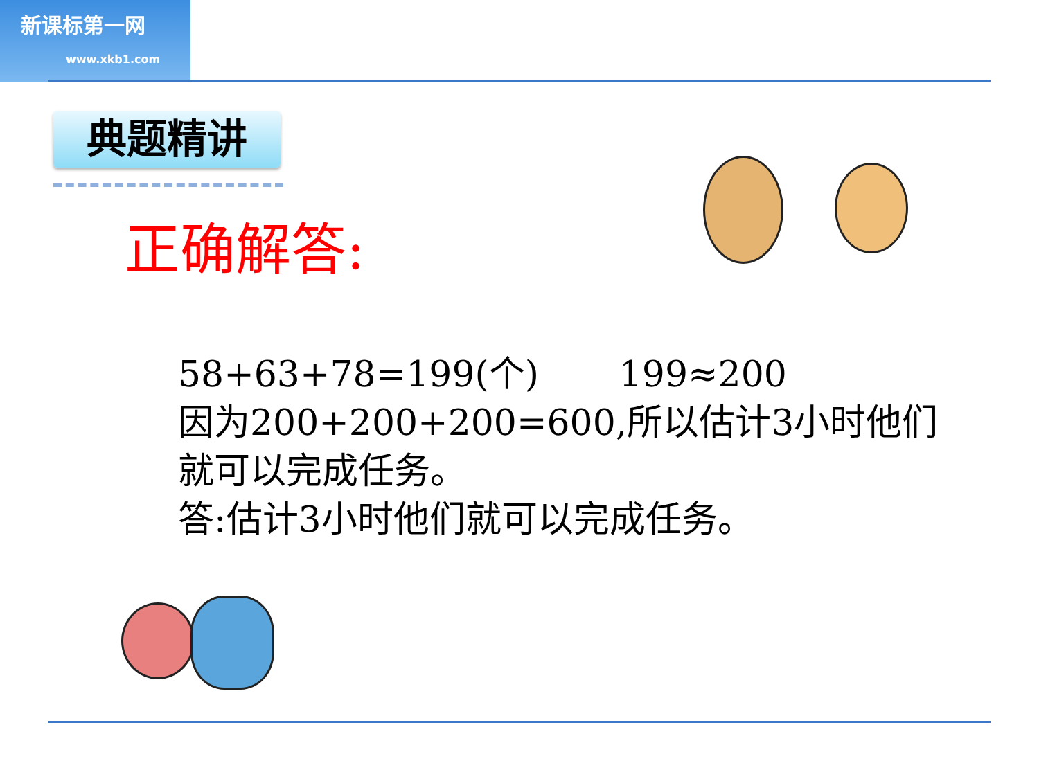新课标第一网
www.xkb1.com
典题精讲
正确解答:
58+63+78=199(个) 199≈200
因为200+200+200=600,所以估计3小时他们就可以完成任务。
答:估计3小时他们就可以完成任务。